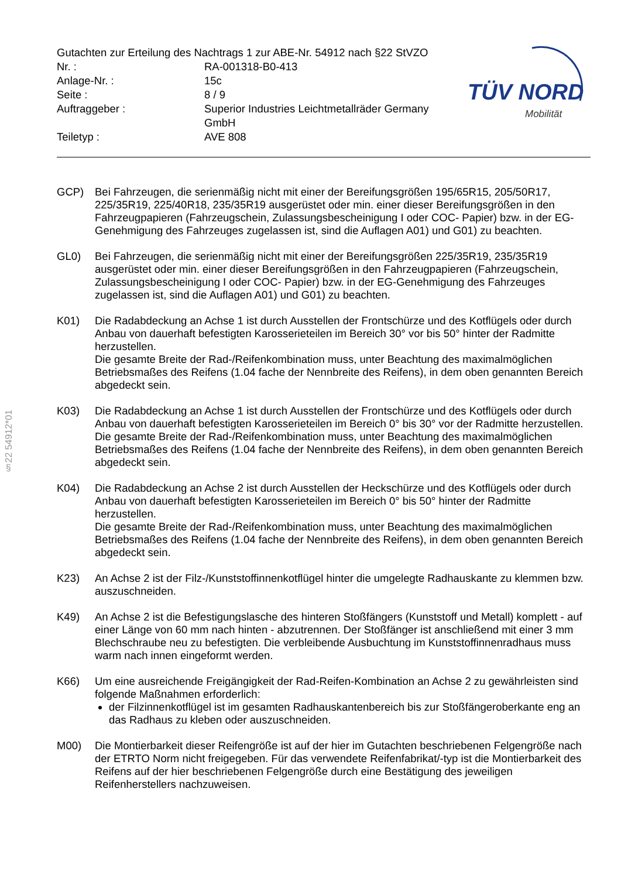§22 54912*01
| Gutachten zur Erteilung des Nachtrags 1 zur ABE-Nr. 54912 nach §22 StVZO | |
| Nr. : | RA-001318-B0-413 |
| Anlage-Nr. : | 15c |
| Seite : | 8 / 9 |
| Auftraggeber : | Superior Industries Leichtmetallräder Germany GmbH |
| Teiletyp : | AVE 808 |
TÜV NORD
Mobilität
GCP) Bei Fahrzeugen, die serienmäßig nicht mit einer der Bereifungsgrößen 195/65R15, 205/50R17, 225/35R19, 225/40R18, 235/35R19 ausgerüstet oder min. einer dieser Bereifungsgrößen in den Fahrzeugpapieren (Fahrzeugschein, Zulassungsbescheinigung I oder COC- Papier) bzw. in der EG-Genehmigung des Fahrzeuges zugelassen ist, sind die Auflagen A01) und G01) zu beachten.
GL0) Bei Fahrzeugen, die serienmäßig nicht mit einer der Bereifungsgrößen 225/35R19, 235/35R19 ausgerüstet oder min. einer dieser Bereifungsgrößen in den Fahrzeugpapieren (Fahrzeugschein, Zulassungsbescheinigung I oder COC- Papier) bzw. in der EG-Genehmigung des Fahrzeuges zugelassen ist, sind die Auflagen A01) und G01) zu beachten.
K01) Die Radabdeckung an Achse 1 ist durch Ausstellen der Frontschürze und des Kotflügels oder durch Anbau von dauerhaft befestigten Karosserieteilen im Bereich 30° vor bis 50° hinter der Radmitte herzustellen.
Die gesamte Breite der Rad-/Reifenkombination muss, unter Beachtung des maximalmöglichen Betriebsmaßes des Reifens (1.04 fache der Nennbreite des Reifens), in dem oben genannten Bereich abgedeckt sein.
K03) Die Radabdeckung an Achse 1 ist durch Ausstellen der Frontschürze und des Kotflügels oder durch Anbau von dauerhaft befestigten Karosserieteilen im Bereich 0° bis 30° vor der Radmitte herzustellen.
Die gesamte Breite der Rad-/Reifenkombination muss, unter Beachtung des maximalmöglichen Betriebsmaßes des Reifens (1.04 fache der Nennbreite des Reifens), in dem oben genannten Bereich abgedeckt sein.
K04) Die Radabdeckung an Achse 2 ist durch Ausstellen der Heckschürze und des Kotflügels oder durch Anbau von dauerhaft befestigten Karosserieteilen im Bereich 0° bis 50° hinter der Radmitte herzustellen.
Die gesamte Breite der Rad-/Reifenkombination muss, unter Beachtung des maximalmöglichen Betriebsmaßes des Reifens (1.04 fache der Nennbreite des Reifens), in dem oben genannten Bereich abgedeckt sein.
K23) An Achse 2 ist der Filz-/Kunststoffinnenkotflügel hinter die umgelegte Radhauskante zu klemmen bzw. auszuschneiden.
K49) An Achse 2 ist die Befestigungslasche des hinteren Stoßfängers (Kunststoff und Metall) komplett - auf einer Länge von 60 mm nach hinten - abzutrennen. Der Stoßfänger ist anschließend mit einer 3 mm Blechschraube neu zu befestigten. Die verbleibende Ausbuchtung im Kunststoffinnenradhaus muss warm nach innen eingeformt werden.
K66) Um eine ausreichende Freigängigkeit der Rad-Reifen-Kombination an Achse 2 zu gewährleisten sind folgende Maßnahmen erforderlich:
der Filzinnenkotflügel ist im gesamten Radhauskantenbereich bis zur Stoßfängeroberkante eng an das Radhaus zu kleben oder auszuschneiden.
M00) Die Montierbarkeit dieser Reifengröße ist auf der hier im Gutachten beschriebenen Felgengröße nach der ETRTO Norm nicht freigegeben. Für das verwendete Reifenfabrikat/-typ ist die Montierbarkeit des Reifens auf der hier beschriebenen Felgengröße durch eine Bestätigung des jeweiligen Reifenherstellers nachzuweisen.